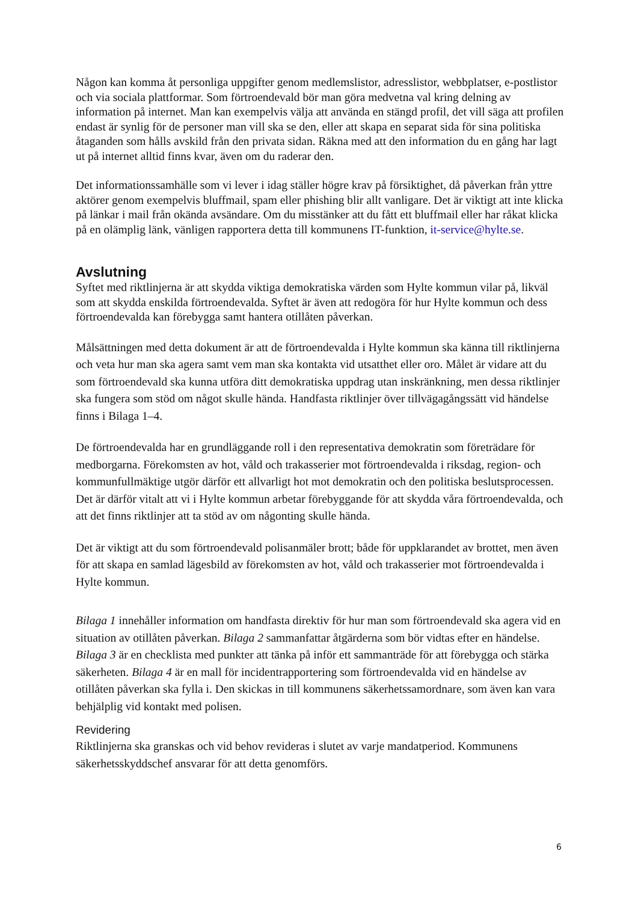Någon kan komma åt personliga uppgifter genom medlemslistor, adresslistor, webbplatser, e-postlistor och via sociala plattformar. Som förtroendevald bör man göra medvetna val kring delning av information på internet. Man kan exempelvis välja att använda en stängd profil, det vill säga att profilen endast är synlig för de personer man vill ska se den, eller att skapa en separat sida för sina politiska åtaganden som hålls avskild från den privata sidan. Räkna med att den information du en gång har lagt ut på internet alltid finns kvar, även om du raderar den.
Det informationssamhälle som vi lever i idag ställer högre krav på försiktighet, då påverkan från yttre aktörer genom exempelvis bluffmail, spam eller phishing blir allt vanligare. Det är viktigt att inte klicka på länkar i mail från okända avsändare. Om du misstänker att du fått ett bluffmail eller har råkat klicka på en olämplig länk, vänligen rapportera detta till kommunens IT-funktion, it-service@hylte.se.
Avslutning
Syftet med riktlinjerna är att skydda viktiga demokratiska värden som Hylte kommun vilar på, likväl som att skydda enskilda förtroendevalda. Syftet är även att redogöra för hur Hylte kommun och dess förtroendevalda kan förebygga samt hantera otillåten påverkan.
Målsättningen med detta dokument är att de förtroendevalda i Hylte kommun ska känna till riktlinjerna och veta hur man ska agera samt vem man ska kontakta vid utsatthet eller oro. Målet är vidare att du som förtroendevald ska kunna utföra ditt demokratiska uppdrag utan inskränkning, men dessa riktlinjer ska fungera som stöd om något skulle hända. Handfasta riktlinjer över tillvägagångssätt vid händelse finns i Bilaga 1–4.
De förtroendevalda har en grundläggande roll i den representativa demokratin som företrädare för medborgarna. Förekomsten av hot, våld och trakasserier mot förtroendevalda i riksdag, region- och kommunfullmäktige utgör därför ett allvarligt hot mot demokratin och den politiska beslutsprocessen. Det är därför vitalt att vi i Hylte kommun arbetar förebyggande för att skydda våra förtroendevalda, och att det finns riktlinjer att ta stöd av om någonting skulle hända.
Det är viktigt att du som förtroendevald polisanmäler brott; både för uppklarandet av brottet, men även för att skapa en samlad lägesbild av förekomsten av hot, våld och trakasserier mot förtroendevalda i Hylte kommun.
Bilaga 1 innehåller information om handfasta direktiv för hur man som förtroendevald ska agera vid en situation av otillåten påverkan. Bilaga 2 sammanfattar åtgärderna som bör vidtas efter en händelse. Bilaga 3 är en checklista med punkter att tänka på inför ett sammanträde för att förebygga och stärka säkerheten. Bilaga 4 är en mall för incidentrapportering som förtroendevalda vid en händelse av otillåten påverkan ska fylla i. Den skickas in till kommunens säkerhetssamordnare, som även kan vara behjälplig vid kontakt med polisen.
Revidering
Riktlinjerna ska granskas och vid behov revideras i slutet av varje mandatperiod. Kommunens säkerhetsskyddschef ansvarar för att detta genomförs.
6